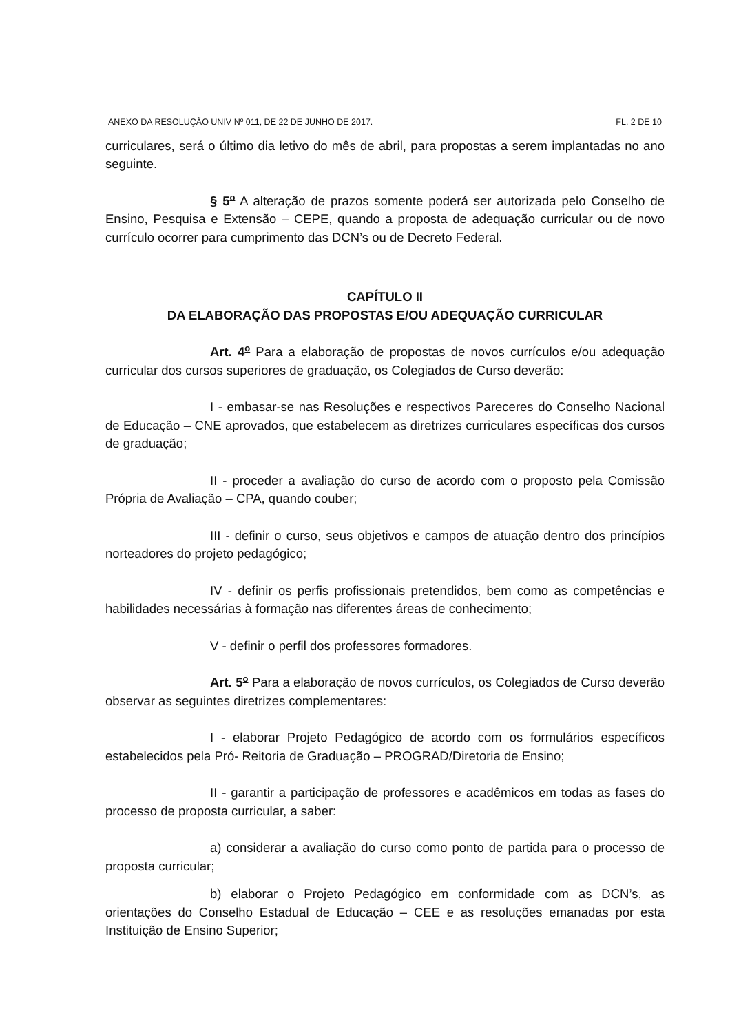ANEXO DA RESOLUÇÃO UNIV Nº 011, DE 22 DE JUNHO DE 2017. FL. 2 DE 10
curriculares, será o último dia letivo do mês de abril, para propostas a serem implantadas no ano seguinte.
§ 5o A alteração de prazos somente poderá ser autorizada pelo Conselho de Ensino, Pesquisa e Extensão – CEPE, quando a proposta de adequação curricular ou de novo currículo ocorrer para cumprimento das DCN’s ou de Decreto Federal.
CAPÍTULO II
DA ELABORAÇÃO DAS PROPOSTAS E/OU ADEQUAÇÃO CURRICULAR
Art. 4o Para a elaboração de propostas de novos currículos e/ou adequação curricular dos cursos superiores de graduação, os Colegiados de Curso deverão:
I - embasar-se nas Resoluções e respectivos Pareceres do Conselho Nacional de Educação – CNE aprovados, que estabelecem as diretrizes curriculares específicas dos cursos de graduação;
II - proceder a avaliação do curso de acordo com o proposto pela Comissão Própria de Avaliação – CPA, quando couber;
III - definir o curso, seus objetivos e campos de atuação dentro dos princípios norteadores do projeto pedagógico;
IV - definir os perfis profissionais pretendidos, bem como as competências e habilidades necessárias à formação nas diferentes áreas de conhecimento;
V - definir o perfil dos professores formadores.
Art. 5o Para a elaboração de novos currículos, os Colegiados de Curso deverão observar as seguintes diretrizes complementares:
I - elaborar Projeto Pedagógico de acordo com os formulários específicos estabelecidos pela Pró- Reitoria de Graduação – PROGRAD/Diretoria de Ensino;
II - garantir a participação de professores e acadêmicos em todas as fases do processo de proposta curricular, a saber:
a) considerar a avaliação do curso como ponto de partida para o processo de proposta curricular;
b) elaborar o Projeto Pedagógico em conformidade com as DCN’s, as orientações do Conselho Estadual de Educação – CEE e as resoluções emanadas por esta Instituição de Ensino Superior;